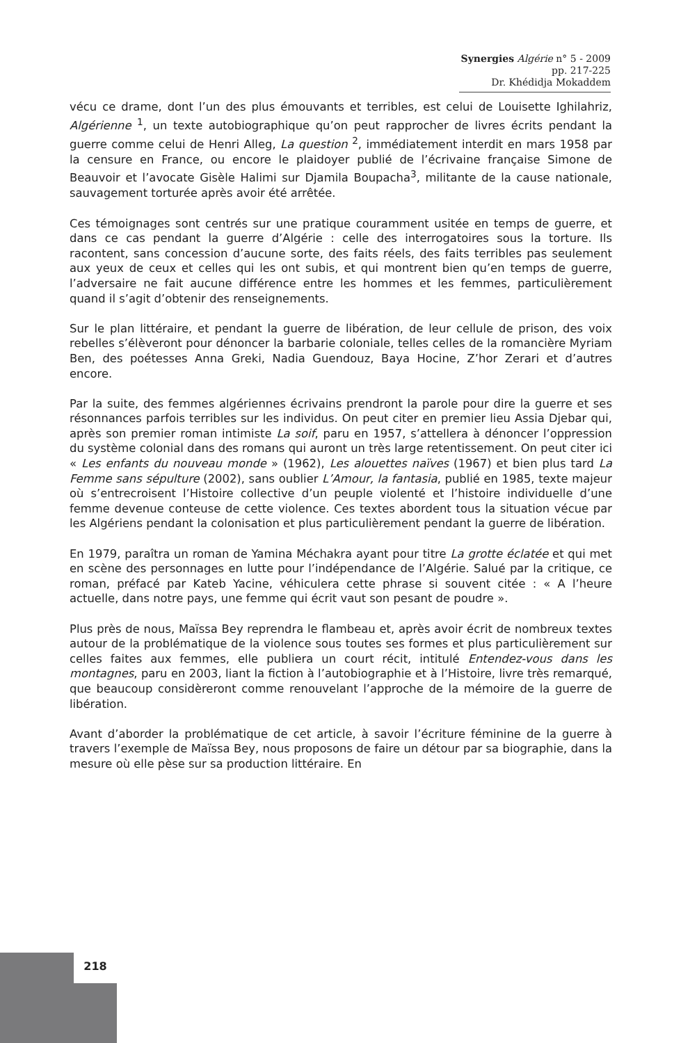Synergies Algérie n° 5 - 2009 pp. 217-225
Dr. Khédidja Mokaddem
vécu ce drame, dont l’un des plus émouvants et terribles, est celui de Louisette Ighilahriz, Algérienne <sup>1</sup>, un texte autobiographique qu’on peut rapprocher de livres écrits pendant la guerre comme celui de Henri Alleg, La question <sup>2</sup>, immédiatement interdit en mars 1958 par la censure en France, ou encore le plaidoyer publié de l’écrivaine française Simone de Beauvoir et l’avocate Gisèle Halimi sur Djamila Boupacha<sup>3</sup>, militante de la cause nationale, sauvagement torturée après avoir été arrêtée.
Ces témoignages sont centrés sur une pratique couramment usitée en temps de guerre, et dans ce cas pendant la guerre d’Algérie : celle des interrogatoires sous la torture. Ils racontent, sans concession d’aucune sorte, des faits réels, des faits terribles pas seulement aux yeux de ceux et celles qui les ont subis, et qui montrent bien qu’en temps de guerre, l’adversaire ne fait aucune différence entre les hommes et les femmes, particulièrement quand il s’agit d’obtenir des renseignements.
Sur le plan littéraire, et pendant la guerre de libération, de leur cellule de prison, des voix rebelles s’élèveront pour dénoncer la barbarie coloniale, telles celles de la romancière Myriam Ben, des poétesses Anna Greki, Nadia Guendouz, Baya Hocine, Z’hor Zerari et d’autres encore.
Par la suite, des femmes algériennes écrivains prendront la parole pour dire la guerre et ses résonnances parfois terribles sur les individus. On peut citer en premier lieu Assia Djebar qui, après son premier roman intimiste La soif, paru en 1957, s’attellera à dénoncer l’oppression du système colonial dans des romans qui auront un très large retentissement. On peut citer ici « Les enfants du nouveau monde » (1962), Les alouettes naïves (1967) et bien plus tard La Femme sans sépulture (2002), sans oublier L’Amour, la fantasia, publié en 1985, texte majeur où s’entrecroisent l’Histoire collective d’un peuple violenté et l’histoire individuelle d’une femme devenue conteuse de cette violence. Ces textes abordent tous la situation vécue par les Algériens pendant la colonisation et plus particulièrement pendant la guerre de libération.
En 1979, paraîtra un roman de Yamina Méchakra ayant pour titre La grotte éclatée et qui met en scène des personnages en lutte pour l’indépendance de l’Algérie. Salué par la critique, ce roman, préfacé par Kateb Yacine, véhiculera cette phrase si souvent citée : « A l’heure actuelle, dans notre pays, une femme qui écrit vaut son pesant de poudre ».
Plus près de nous, Maïssa Bey reprendra le flambeau et, après avoir écrit de nombreux textes autour de la problématique de la violence sous toutes ses formes et plus particulièrement sur celles faites aux femmes, elle publiera un court récit, intitulé Entendez-vous dans les montagnes, paru en 2003, liant la fiction à l’autobiographie et à l’Histoire, livre très remarqué, que beaucoup considèreront comme renouvelant l’approche de la mémoire de la guerre de libération.
Avant d’aborder la problématique de cet article, à savoir l’écriture féminine de la guerre à travers l’exemple de Maïssa Bey, nous proposons de faire un détour par sa biographie, dans la mesure où elle pèse sur sa production littéraire. En
218